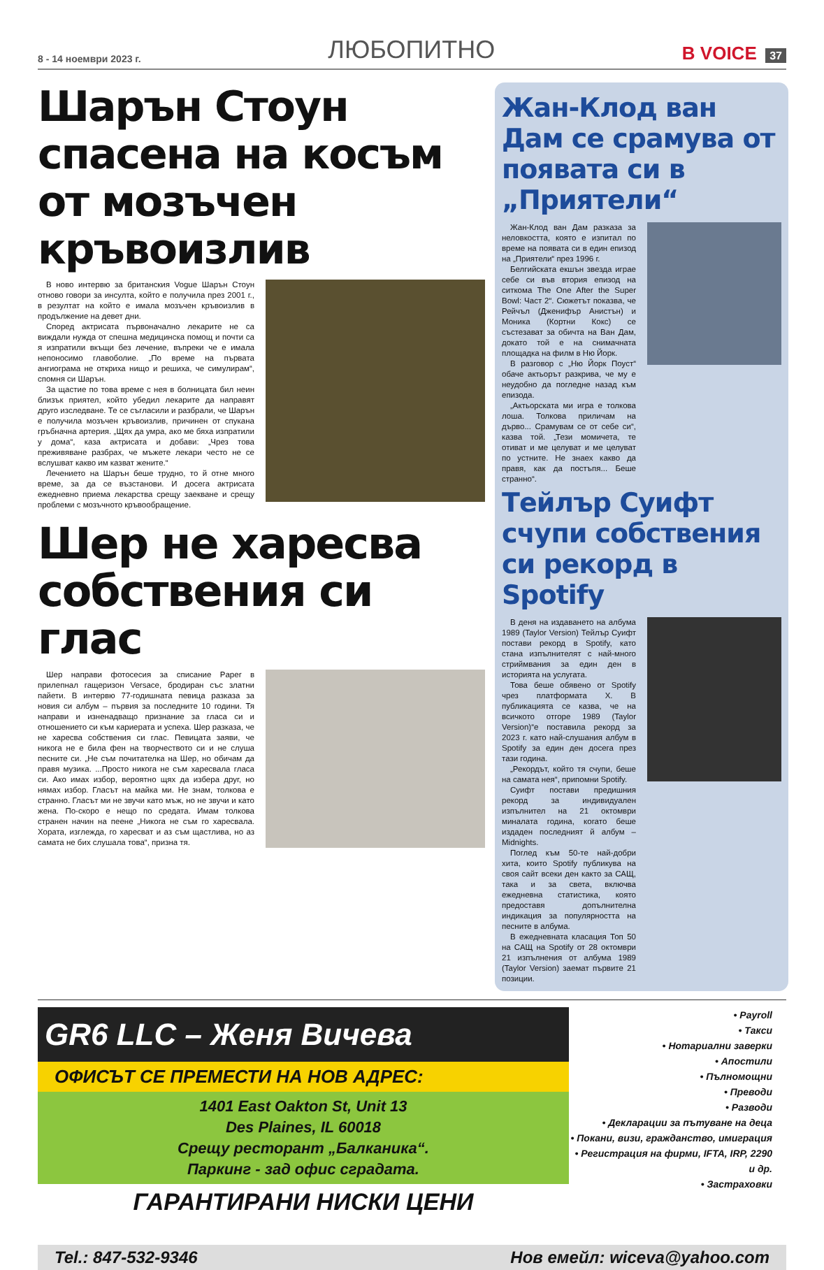8 - 14 ноември 2023 г. ЛЮБОПИТНО B VOICE 37
Шарън Стоун спасена на косъм от мозъчен кръвоизлив
В ново интервю за британския Vogue Шарън Стоун отново говори за инсулта, който е получила през 2001 г., в резултат на който е имала мозъчен кръвоизлив в продължение на девет дни.
Според актрисата първоначално лекарите не са виждали нужда от спешна медицинска помощ и почти са я изпратили вкъщи без лечение, въпреки че е имала непоносимо главоболие. „По време на първата ангиограма не откриха нищо и решиха, че симулирам“, спомня си Шарън.
За щастие по това време с нея в болницата бил неин близък приятел, който убедил лекарите да направят друго изследване. Те се съгласили и разбрали, че Шарън е получила мозъчен кръвоизлив, причинен от спукана гръбначна артерия. „Щях да умра, ако ме бяха изпратили у дома“, каза актрисата и добави: „Чрез това преживяване разбрах, че мъжете лекари често не се вслушват какво им казват жените.“
Лечението на Шарън беше трудно, то й отне много време, за да се възстанови. И досега актрисата ежедневно приема лекарства срещу заекване и срещу проблеми с мозъчното кръвообращение.
Шер не харесва собствения си глас
Шер направи фотосесия за списание Paper в прилепнал гащеризон Versace, бродиран със златни пайети. В интервю 77-годишната певица разказа за новия си албум – първия за последните 10 години. Тя направи и изненадващо признание за гласа си и отношението си към кариерата и успеха. Шер разказа, че не харесва собствения си глас. Певицата заяви, че никога не е била фен на творчеството си и не слуша песните си. „Не съм почитателка на Шер, но обичам да правя музика. ...Просто никога не съм харесвала гласа си. Ако имах избор, вероятно щях да избера друг, но нямах избор. Гласът на майка ми. Не знам, толкова е странно. Гласът ми не звучи като мъж, но не звучи и като жена. По-скоро е нещо по средата. Имам толкова странен начин на пеене „Никога не съм го харесвала. Хората, изглежда, го харесват и аз съм щастлива, но аз самата не бих слушала това“, призна тя.
Жан-Клод ван Дам се срамува от появата си в „Приятели“
Жан-Клод ван Дам разказа за неловкостта, която е изпитал по време на появата си в един епизод на „Приятели“ през 1996 г.
Белгийската екшън звезда играе себе си във втория епизод на ситкома The One After the Super Bowl: Част 2“. Сюжетът показва, че Рейчъл (Дженифър Анистън) и Моника (Кортни Кокс) се състезават за обичта на Ван Дам, докато той е на снимачната площадка на филм в Ню Йорк.
В разговор с „Ню Йорк Поуст“ обаче актьорът разкрива, че му е неудобно да погледне назад към епизода.
„Актьорската ми игра е толкова лоша. Толкова приличам на дърво... Срамувам се от себе си“, казва той. „Тези момичета, те отиват и ме целуват и ме целуват по устните. Не знаех какво да правя, как да постъпя... Беше странно“.
Тейлър Суифт счупи собствения си рекорд в Spotify
В деня на издаването на албума 1989 (Taylor Version) Тейлър Суифт постави рекорд в Spotify, като стана изпълнителят с най-много стриймвания за един ден в историята на услугата.
Това беше обявено от Spotify чрез платформата X. В публикацията се казва, че на всичкото отгоре 1989 (Taylor Version)“е поставила рекорд за 2023 г. като най-слушания албум в Spotify за един ден досега през тази година.
„Рекордът, който тя счупи, беше на самата нея“, припомни Spotify.
Суифт постави предишния рекорд за индивидуален изпълнител на 21 октомври миналата година, когато беше издаден последният й албум – Midnights.
Поглед към 50-те най-добри хита, които Spotify публикува на своя сайт всеки ден както за САЩ, така и за света, включва ежедневна статистика, която предоставя допълнителна индикация за популярността на песните в албума.
В ежедневната класация Топ 50 на САЩ на Spotify от 28 октомври 21 изпълнения от албума 1989 (Taylor Version) заемат първите 21 позиции.
GR6 LLC – Женя Вичева
ОФИСЪТ СЕ ПРЕМЕСТИ НА НОВ АДРЕС:
1401 East Oakton St, Unit 13
Des Plaines, IL 60018
Срещу ресторант „Балканика“.
Паркинг - зад офис сградата.
ГАРАНТИРАНИ НИСКИ ЦЕНИ
• Payroll
• Такси
• Нотариални заверки
• Апостили
• Пълномощни
• Преводи
• Разводи
• Декларации за пътуване на деца
• Покани, визи, гражданство, имиграция
• Регистрация на фирми, IFTA, IRP, 2290 и др.
• Застраховки
Tel.: 847-532-9346 Нов емейл: wiceva@yahoo.com